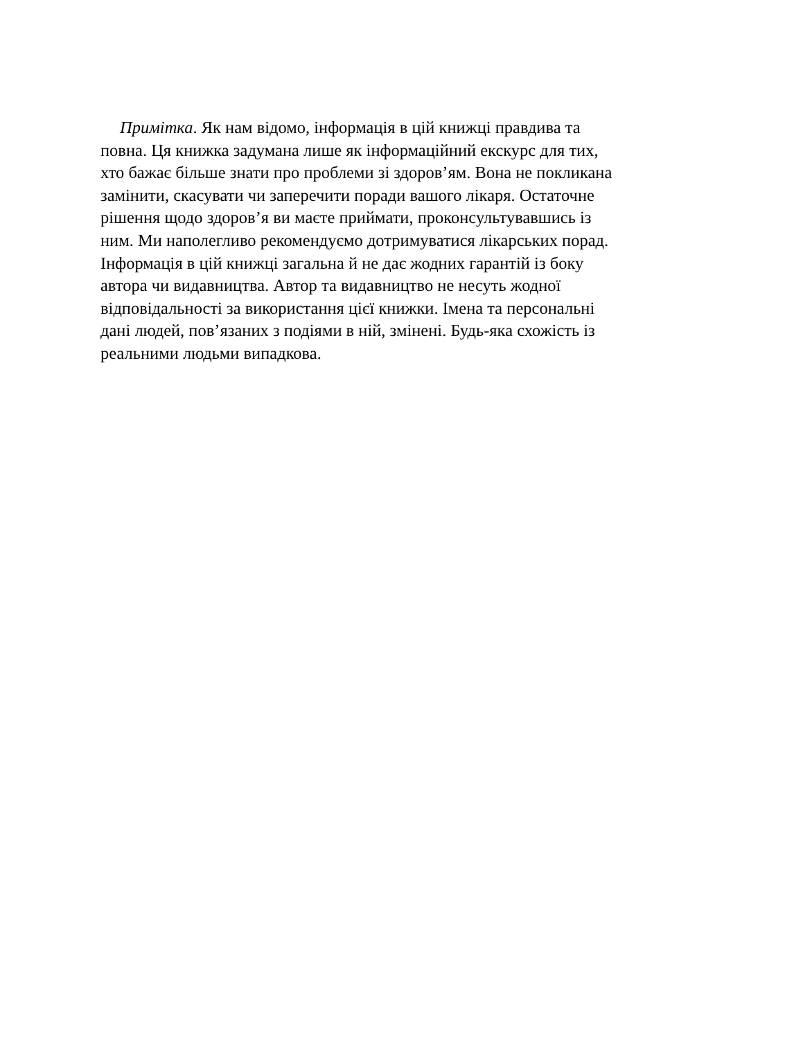Примітка. Як нам відомо, інформація в цій книжці правдива та
повна. Ця книжка задумана лише як інформаційний екскурс для тих,
хто бажає більше знати про проблеми зі здоров’ям. Вона не покликана
замінити, скасувати чи заперечити поради вашого лікаря. Остаточне
рішення щодо здоров’я ви маєте приймати, проконсультувавшись із
ним. Ми наполегливо рекомендуємо дотримуватися лікарських порад.
Інформація в цій книжці загальна й не дає жодних гарантій із боку
автора чи видавництва. Автор та видавництво не несуть жодної
відповідальності за використання цієї книжки. Імена та персональні
дані людей, пов’язаних з подіями в ній, змінені. Будь-яка схожість із
реальними людьми випадкова.